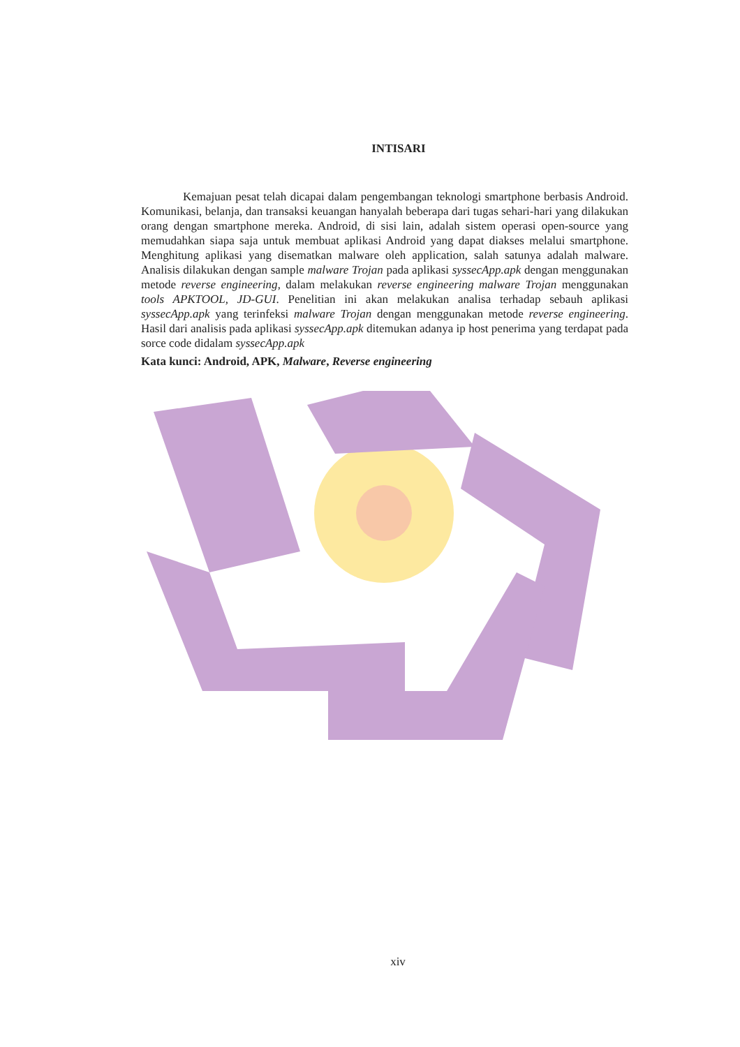INTISARI
Kemajuan pesat telah dicapai dalam pengembangan teknologi smartphone berbasis Android. Komunikasi, belanja, dan transaksi keuangan hanyalah beberapa dari tugas sehari-hari yang dilakukan orang dengan smartphone mereka. Android, di sisi lain, adalah sistem operasi open-source yang memudahkan siapa saja untuk membuat aplikasi Android yang dapat diakses melalui smartphone. Menghitung aplikasi yang disematkan malware oleh application, salah satunya adalah malware. Analisis dilakukan dengan sample malware Trojan pada aplikasi syssecApp.apk dengan menggunakan metode reverse engineering, dalam melakukan reverse engineering malware Trojan menggunakan tools APKTOOL, JD-GUI. Penelitian ini akan melakukan analisa terhadap sebauh aplikasi syssecApp.apk yang terinfeksi malware Trojan dengan menggunakan metode reverse engineering. Hasil dari analisis pada aplikasi syssecApp.apk ditemukan adanya ip host penerima yang terdapat pada sorce code didalam syssecApp.apk
Kata kunci: Android, APK, Malware, Reverse engineering
xiv